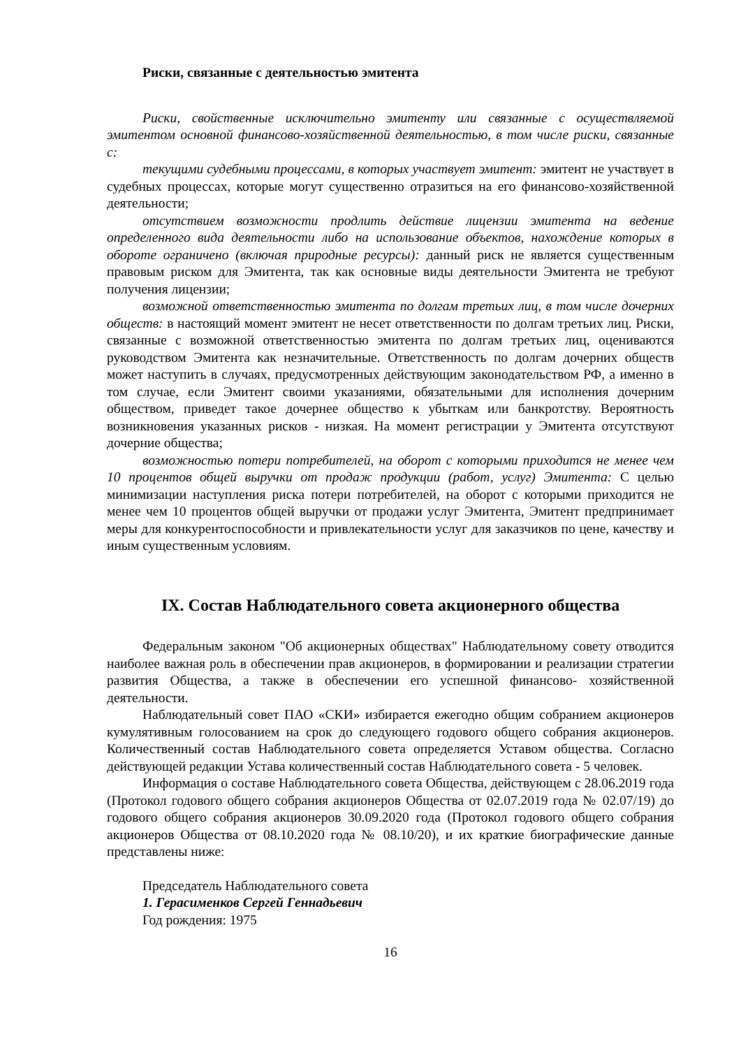Риски, связанные с деятельностью эмитента
Риски, свойственные исключительно эмитенту или связанные с осуществляемой эмитентом основной финансово-хозяйственной деятельностью, в том числе риски, связанные с:
текущими судебными процессами, в которых участвует эмитент: эмитент не участвует в судебных процессах, которые могут существенно отразиться на его финансово-хозяйственной деятельности;
отсутствием возможности продлить действие лицензии эмитента на ведение определенного вида деятельности либо на использование объектов, нахождение которых в обороте ограничено (включая природные ресурсы): данный риск не является существенным правовым риском для Эмитента, так как основные виды деятельности Эмитента не требуют получения лицензии;
возможной ответственностью эмитента по долгам третьих лиц, в том числе дочерних обществ: в настоящий момент эмитент не несет ответственности по долгам третьих лиц. Риски, связанные с возможной ответственностью эмитента по долгам третьих лиц, оцениваются руководством Эмитента как незначительные. Ответственность по долгам дочерних обществ может наступить в случаях, предусмотренных действующим законодательством РФ, а именно в том случае, если Эмитент своими указаниями, обязательными для исполнения дочерним обществом, приведет такое дочернее общество к убыткам или банкротству. Вероятность возникновения указанных рисков - низкая. На момент регистрации у Эмитента отсутствуют дочерние общества;
возможностью потери потребителей, на оборот с которыми приходится не менее чем 10 процентов общей выручки от продаж продукции (работ, услуг) Эмитента: С целью минимизации наступления риска потери потребителей, на оборот с которыми приходится не менее чем 10 процентов общей выручки от продажи услуг Эмитента, Эмитент предпринимает меры для конкурентоспособности и привлекательности услуг для заказчиков по цене, качеству и иным существенным условиям.
IX. Состав Наблюдательного совета акционерного общества
Федеральным законом "Об акционерных обществах" Наблюдательному совету отводится наиболее важная роль в обеспечении прав акционеров, в формировании и реализации стратегии развития Общества, а также в обеспечении его успешной финансово- хозяйственной деятельности.
Наблюдательный совет ПАО «СКИ» избирается ежегодно общим собранием акционеров кумулятивным голосованием на срок до следующего годового общего собрания акционеров. Количественный состав Наблюдательного совета определяется Уставом общества. Согласно действующей редакции Устава количественный состав Наблюдательного совета - 5 человек.
Информация о составе Наблюдательного совета Общества, действующем с 28.06.2019 года (Протокол годового общего собрания акционеров Общества от 02.07.2019 года № 02.07/19) до годового общего собрания акционеров 30.09.2020 года (Протокол годового общего собрания акционеров Общества от 08.10.2020 года № 08.10/20), и их краткие биографические данные представлены ниже:
Председатель Наблюдательного совета
1. Герасименков Сергей Геннадьевич
Год рождения: 1975
16